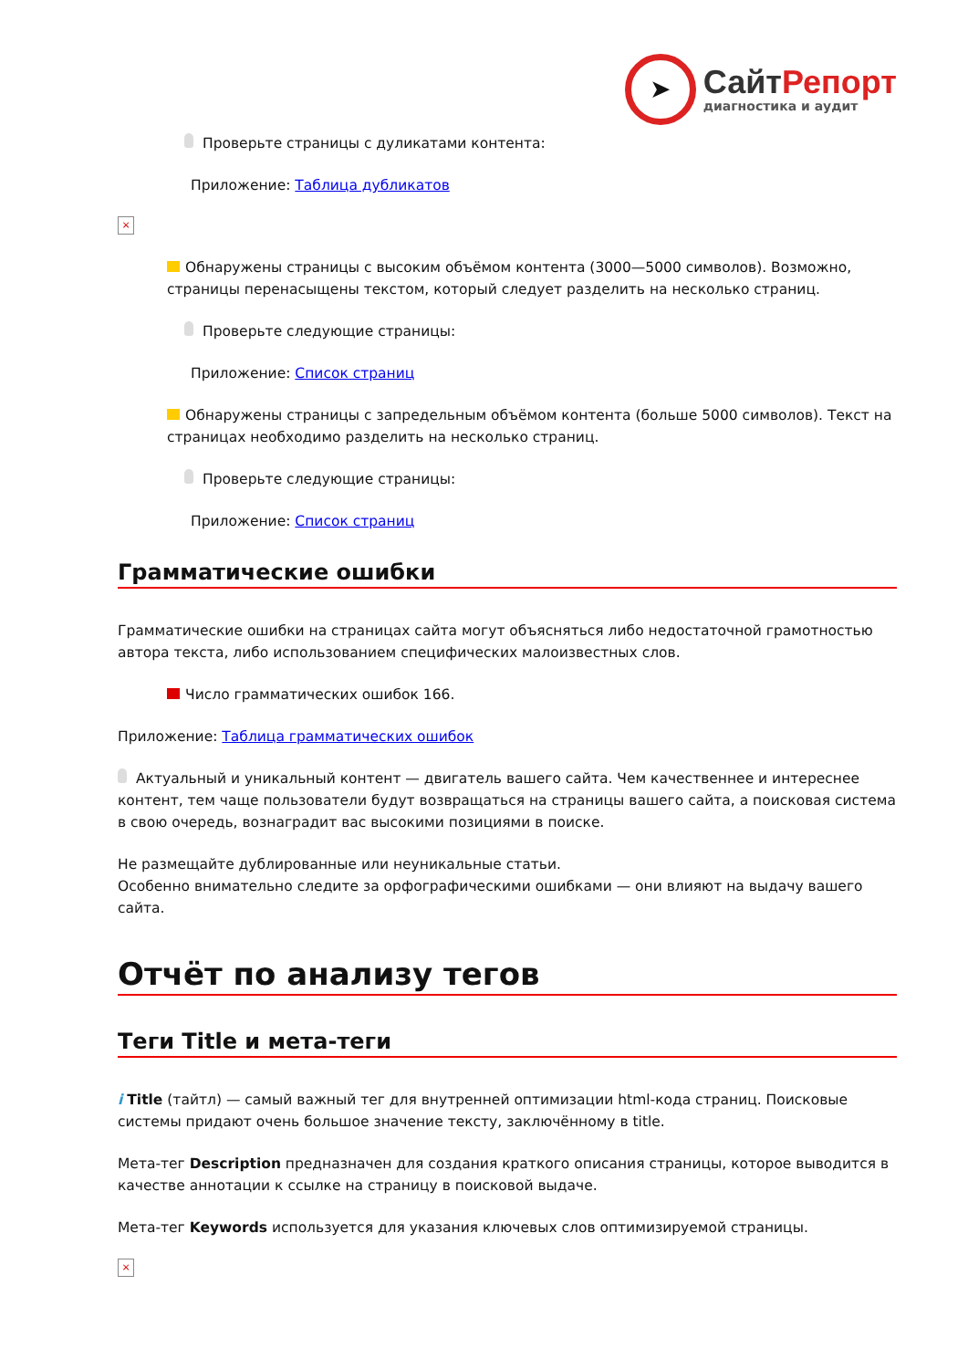➤
СайтРепорт
диагностика и аудит
Проверьте страницы с дуликатами контента:
Приложение: Таблица дубликатов
×
Обнаружены страницы с высоким объёмом контента (3000—5000 символов). Возможно, страницы перенасыщены текстом, который следует разделить на несколько страниц.
Проверьте следующие страницы:
Приложение: Список страниц
Обнаружены страницы с запредельным объёмом контента (больше 5000 символов). Текст на страницах необходимо разделить на несколько страниц.
Проверьте следующие страницы:
Приложение: Список страниц
Грамматические ошибки
Грамматические ошибки на страницах сайта могут объясняться либо недостаточной грамотностью автора текста, либо использованием специфических малоизвестных слов.
Число грамматических ошибок 166.
Приложение: Таблица грамматических ошибок
Актуальный и уникальный контент — двигатель вашего сайта. Чем качественнее и интереснее контент, тем чаще пользователи будут возвращаться на страницы вашего сайта, а поисковая система в свою очередь, вознаградит вас высокими позициями в поиске.
Не размещайте дублированные или неуникальные статьи.
Особенно внимательно следите за орфографическими ошибками — они влияют на выдачу вашего сайта.
Отчёт по анализу тегов
Теги Title и мета-теги
i Title (тайтл) — самый важный тег для внутренней оптимизации html-кода страниц. Поисковые системы придают очень большое значение тексту, заключённому в title.
Мета-тег Description предназначен для создания краткого описания страницы, которое выводится в качестве аннотации к ссылке на страницу в поисковой выдаче.
Мета-тег Keywords используется для указания ключевых слов оптимизируемой страницы.
×